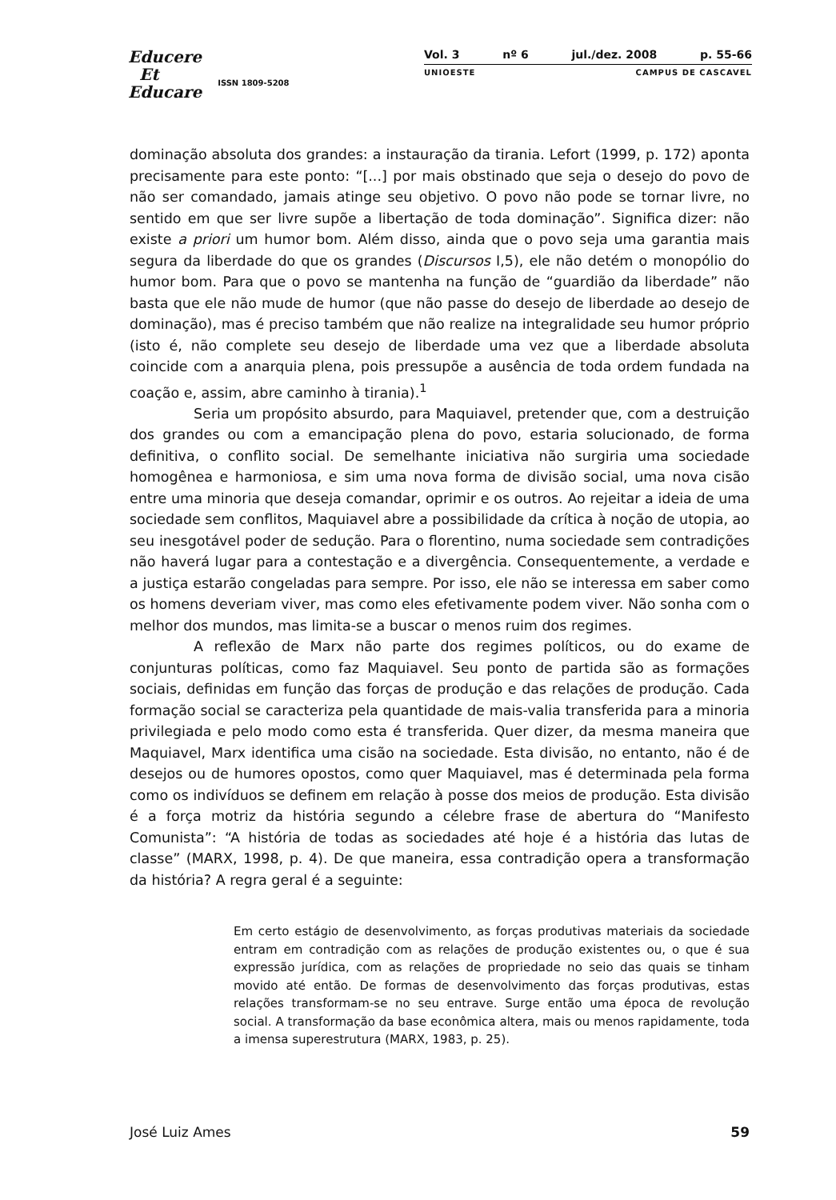Educere
Et
Educare
ISSN 1809-5208
Vol. 3 nº 6 jul./dez. 2008 p. 55-66
UNIOESTE CAMPUS DE CASCAVEL
dominação absoluta dos grandes: a instauração da tirania. Lefort (1999, p. 172) aponta precisamente para este ponto: “[...] por mais obstinado que seja o desejo do povo de não ser comandado, jamais atinge seu objetivo. O povo não pode se tornar livre, no sentido em que ser livre supõe a libertação de toda dominação”. Significa dizer: não existe a priori um humor bom. Além disso, ainda que o povo seja uma garantia mais segura da liberdade do que os grandes (Discursos I,5), ele não detém o monopólio do humor bom. Para que o povo se mantenha na função de “guardião da liberdade” não basta que ele não mude de humor (que não passe do desejo de liberdade ao desejo de dominação), mas é preciso também que não realize na integralidade seu humor próprio (isto é, não complete seu desejo de liberdade uma vez que a liberdade absoluta coincide com a anarquia plena, pois pressupõe a ausência de toda ordem fundada na coação e, assim, abre caminho à tirania).<sup>1</sup>
Seria um propósito absurdo, para Maquiavel, pretender que, com a destruição dos grandes ou com a emancipação plena do povo, estaria solucionado, de forma definitiva, o conflito social. De semelhante iniciativa não surgiria uma sociedade homogênea e harmoniosa, e sim uma nova forma de divisão social, uma nova cisão entre uma minoria que deseja comandar, oprimir e os outros. Ao rejeitar a ideia de uma sociedade sem conflitos, Maquiavel abre a possibilidade da crítica à noção de utopia, ao seu inesgotável poder de sedução. Para o florentino, numa sociedade sem contradições não haverá lugar para a contestação e a divergência. Consequentemente, a verdade e a justiça estarão congeladas para sempre. Por isso, ele não se interessa em saber como os homens deveriam viver, mas como eles efetivamente podem viver. Não sonha com o melhor dos mundos, mas limita-se a buscar o menos ruim dos regimes.
A reflexão de Marx não parte dos regimes políticos, ou do exame de conjunturas políticas, como faz Maquiavel. Seu ponto de partida são as formações sociais, definidas em função das forças de produção e das relações de produção. Cada formação social se caracteriza pela quantidade de mais-valia transferida para a minoria privilegiada e pelo modo como esta é transferida. Quer dizer, da mesma maneira que Maquiavel, Marx identifica uma cisão na sociedade. Esta divisão, no entanto, não é de desejos ou de humores opostos, como quer Maquiavel, mas é determinada pela forma como os indivíduos se definem em relação à posse dos meios de produção. Esta divisão é a força motriz da história segundo a célebre frase de abertura do “Manifesto Comunista”: “A história de todas as sociedades até hoje é a história das lutas de classe” (MARX, 1998, p. 4). De que maneira, essa contradição opera a transformação da história? A regra geral é a seguinte:
Em certo estágio de desenvolvimento, as forças produtivas materiais da sociedade entram em contradição com as relações de produção existentes ou, o que é sua expressão jurídica, com as relações de propriedade no seio das quais se tinham movido até então. De formas de desenvolvimento das forças produtivas, estas relações transformam-se no seu entrave. Surge então uma época de revolução social. A transformação da base econômica altera, mais ou menos rapidamente, toda a imensa superestrutura (MARX, 1983, p. 25).
José Luiz Ames 59